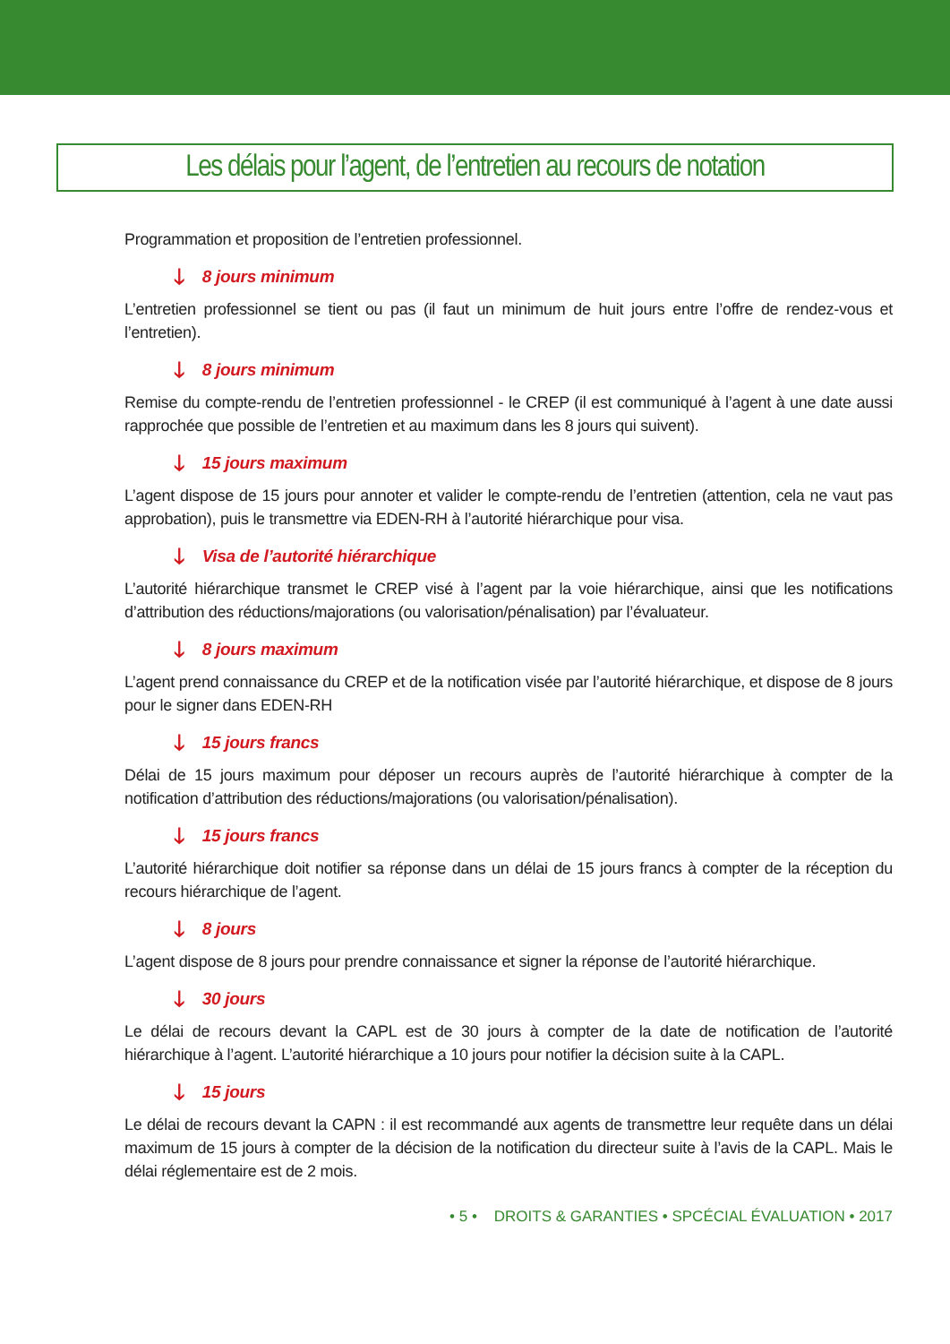Les délais pour l’agent, de l’entretien au recours de notation
Programmation et proposition de l’entretien professionnel.
🡓 8 jours minimum
L’entretien professionnel se tient ou pas (il faut un minimum de huit jours entre l’offre de rendez-vous et l’entretien).
🡓 8 jours minimum
Remise du compte-rendu de l’entretien professionnel - le CREP (il est communiqué à l’agent à une date aussi rapprochée que possible de l’entretien et au maximum dans les 8 jours qui suivent).
🡓 15 jours maximum
L’agent dispose de 15 jours pour annoter et valider le compte-rendu de l’entretien (attention, cela ne vaut pas approbation), puis le transmettre via EDEN-RH à l’autorité hiérarchique pour visa.
🡓 Visa de l’autorité hiérarchique
L’autorité hiérarchique transmet le CREP visé à l’agent par la voie hiérarchique, ainsi que les notifications d’attribution des réductions/majorations (ou valorisation/pénalisation) par l’évaluateur.
🡓 8 jours maximum
L’agent prend connaissance du CREP et de la notification visée par l’autorité hiérarchique, et dispose de 8 jours pour le signer dans EDEN-RH
🡓 15 jours francs
Délai de 15 jours maximum pour déposer un recours auprès de l’autorité hiérarchique à compter de la notification d’attribution des réductions/majorations (ou valorisation/pénalisation).
🡓 15 jours francs
L’autorité hiérarchique doit notifier sa réponse dans un délai de 15 jours francs à compter de la réception du recours hiérarchique de l’agent.
🡓 8 jours
L’agent dispose de 8 jours pour prendre connaissance et signer la réponse de l’autorité hiérarchique.
🡓 30 jours
Le délai de recours devant la CAPL est de 30 jours à compter de la date de notification de l’autorité hiérarchique à l’agent. L’autorité hiérarchique a 10 jours pour notifier la décision suite à la CAPL.
🡓 15 jours
Le délai de recours devant la CAPN : il est recommandé aux agents de transmettre leur requête dans un délai maximum de 15 jours à compter de la décision de la notification du directeur suite à l’avis de la CAPL. Mais le délai réglementaire est de 2 mois.
• 5 • DROITS & GARANTIES • SPCÉCIAL ÉVALUATION • 2017